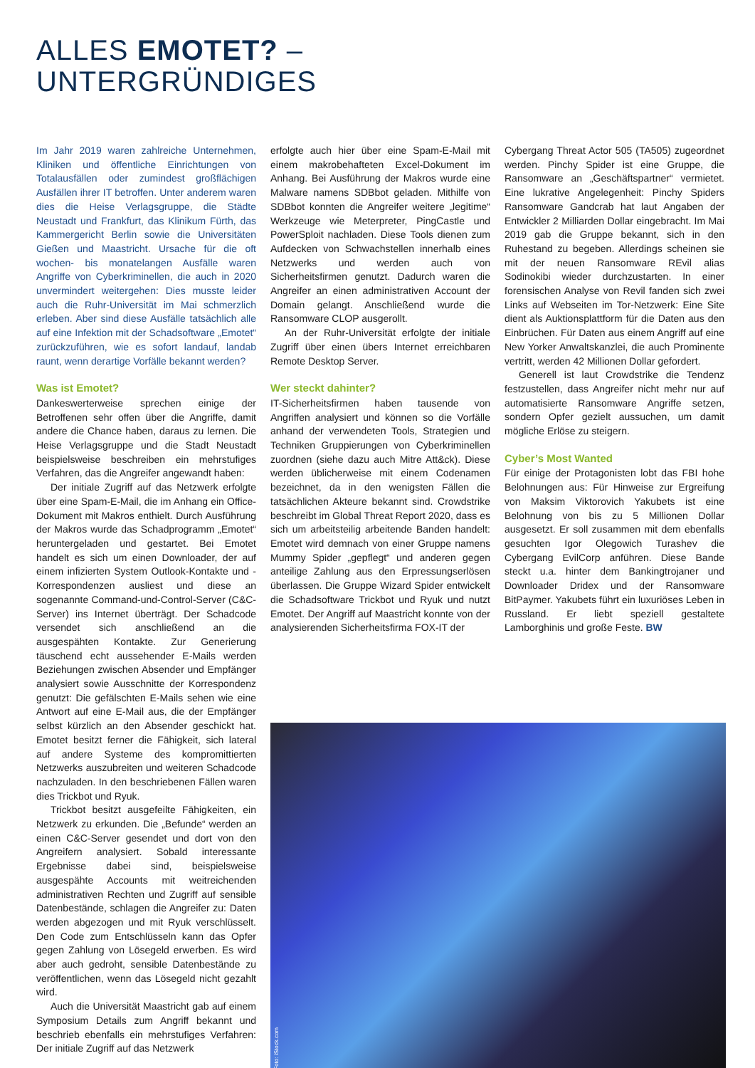ALLES EMOTET? –
UNTERGRÜNDIGES
Im Jahr 2019 waren zahlreiche Unternehmen, Kliniken und öffentliche Einrichtungen von Totalausfällen oder zumindest großflächigen Ausfällen ihrer IT betroffen. Unter anderem waren dies die Heise Verlagsgruppe, die Städte Neustadt und Frankfurt, das Klinikum Fürth, das Kammergericht Berlin sowie die Universitäten Gießen und Maastricht. Ursache für die oft wochen- bis monatelangen Ausfälle waren Angriffe von Cyberkriminellen, die auch in 2020 unvermindert weitergehen: Dies musste leider auch die Ruhr-Universität im Mai schmerzlich erleben. Aber sind diese Ausfälle tatsächlich alle auf eine Infektion mit der Schadsoftware „Emotet“ zurückzuführen, wie es sofort landauf, landab raunt, wenn derartige Vorfälle bekannt werden?
Was ist Emotet?
Dankeswerterweise sprechen einige der Betroffenen sehr offen über die Angriffe, damit andere die Chance haben, daraus zu lernen. Die Heise Verlagsgruppe und die Stadt Neustadt beispielsweise beschreiben ein mehrstufiges Verfahren, das die Angreifer angewandt haben:
Der initiale Zugriff auf das Netzwerk erfolgte über eine Spam-E-Mail, die im Anhang ein Office-Dokument mit Makros enthielt. Durch Ausführung der Makros wurde das Schadprogramm „Emotet“ heruntergeladen und gestartet. Bei Emotet handelt es sich um einen Downloader, der auf einem infizierten System Outlook-Kontakte und -Korrespondenzen ausliest und diese an sogenannte Command-und-Control-Server (C&C-Server) ins Internet überträgt. Der Schadcode versendet sich anschließend an die ausgespähten Kontakte. Zur Generierung täuschend echt aussehender E-Mails werden Beziehungen zwischen Absender und Empfänger analysiert sowie Ausschnitte der Korrespondenz genutzt: Die gefälschten E-Mails sehen wie eine Antwort auf eine E-Mail aus, die der Empfänger selbst kürzlich an den Absender geschickt hat. Emotet besitzt ferner die Fähigkeit, sich lateral auf andere Systeme des kompromittierten Netzwerks auszubreiten und weiteren Schadcode nachzuladen. In den beschriebenen Fällen waren dies Trickbot und Ryuk.
Trickbot besitzt ausgefeilte Fähigkeiten, ein Netzwerk zu erkunden. Die „Befunde“ werden an einen C&C-Server gesendet und dort von den Angreifern analysiert. Sobald interessante Ergebnisse dabei sind, beispielsweise ausgespähte Accounts mit weitreichenden administrativen Rechten und Zugriff auf sensible Datenbestände, schlagen die Angreifer zu: Daten werden abgezogen und mit Ryuk verschlüsselt. Den Code zum Entschlüsseln kann das Opfer gegen Zahlung von Lösegeld erwerben. Es wird aber auch gedroht, sensible Datenbestände zu veröffentlichen, wenn das Lösegeld nicht gezahlt wird.
Auch die Universität Maastricht gab auf einem Symposium Details zum Angriff bekannt und beschrieb ebenfalls ein mehrstufiges Verfahren: Der initiale Zugriff auf das Netzwerk
erfolgte auch hier über eine Spam-E-Mail mit einem makrobehafteten Excel-Dokument im Anhang. Bei Ausführung der Makros wurde eine Malware namens SDBbot geladen. Mithilfe von SDBbot konnten die Angreifer weitere „legitime“ Werkzeuge wie Meterpreter, PingCastle und PowerSploit nachladen. Diese Tools dienen zum Aufdecken von Schwachstellen innerhalb eines Netzwerks und werden auch von Sicherheitsfirmen genutzt. Dadurch waren die Angreifer an einen administrativen Account der Domain gelangt. Anschließend wurde die Ransomware CLOP ausgerollt.
An der Ruhr-Universität erfolgte der initiale Zugriff über einen übers Internet erreichbaren Remote Desktop Server.
Wer steckt dahinter?
IT-Sicherheitsfirmen haben tausende von Angriffen analysiert und können so die Vorfälle anhand der verwendeten Tools, Strategien und Techniken Gruppierungen von Cyberkriminellen zuordnen (siehe dazu auch Mitre Att&ck). Diese werden üblicherweise mit einem Codenamen bezeichnet, da in den wenigsten Fällen die tatsächlichen Akteure bekannt sind. Crowdstrike beschreibt im Global Threat Report 2020, dass es sich um arbeitsteilig arbeitende Banden handelt: Emotet wird demnach von einer Gruppe namens Mummy Spider „gepflegt“ und anderen gegen anteilige Zahlung aus den Erpressungserlösen überlassen. Die Gruppe Wizard Spider entwickelt die Schadsoftware Trickbot und Ryuk und nutzt Emotet. Der Angriff auf Maastricht konnte von der analysierenden Sicherheitsfirma FOX-IT der
Cybergang Threat Actor 505 (TA505) zugeordnet werden. Pinchy Spider ist eine Gruppe, die Ransomware an „Geschäftspartner“ vermietet. Eine lukrative Angelegenheit: Pinchy Spiders Ransomware Gandcrab hat laut Angaben der Entwickler 2 Milliarden Dollar eingebracht. Im Mai 2019 gab die Gruppe bekannt, sich in den Ruhestand zu begeben. Allerdings scheinen sie mit der neuen Ransomware REvil alias Sodinokibi wieder durchzustarten. In einer forensischen Analyse von Revil fanden sich zwei Links auf Webseiten im Tor-Netzwerk: Eine Site dient als Auktionsplattform für die Daten aus den Einbrüchen. Für Daten aus einem Angriff auf eine New Yorker Anwaltskanzlei, die auch Prominente vertritt, werden 42 Millionen Dollar gefordert.
Generell ist laut Crowdstrike die Tendenz festzustellen, dass Angreifer nicht mehr nur auf automatisierte Ransomware Angriffe setzen, sondern Opfer gezielt aussuchen, um damit mögliche Erlöse zu steigern.
Cyber’s Most Wanted
Für einige der Protagonisten lobt das FBI hohe Belohnungen aus: Für Hinweise zur Ergreifung von Maksim Viktorovich Yakubets ist eine Belohnung von bis zu 5 Millionen Dollar ausgesetzt. Er soll zusammen mit dem ebenfalls gesuchten Igor Olegowich Turashev die Cybergang EvilCorp anführen. Diese Bande steckt u.a. hinter dem Bankingtrojaner und Downloader Dridex und der Ransomware BitPaymer. Yakubets führt ein luxuriöses Leben in Russland. Er liebt speziell gestaltete Lamborghinis und große Feste. BW
Foto: iStock.com